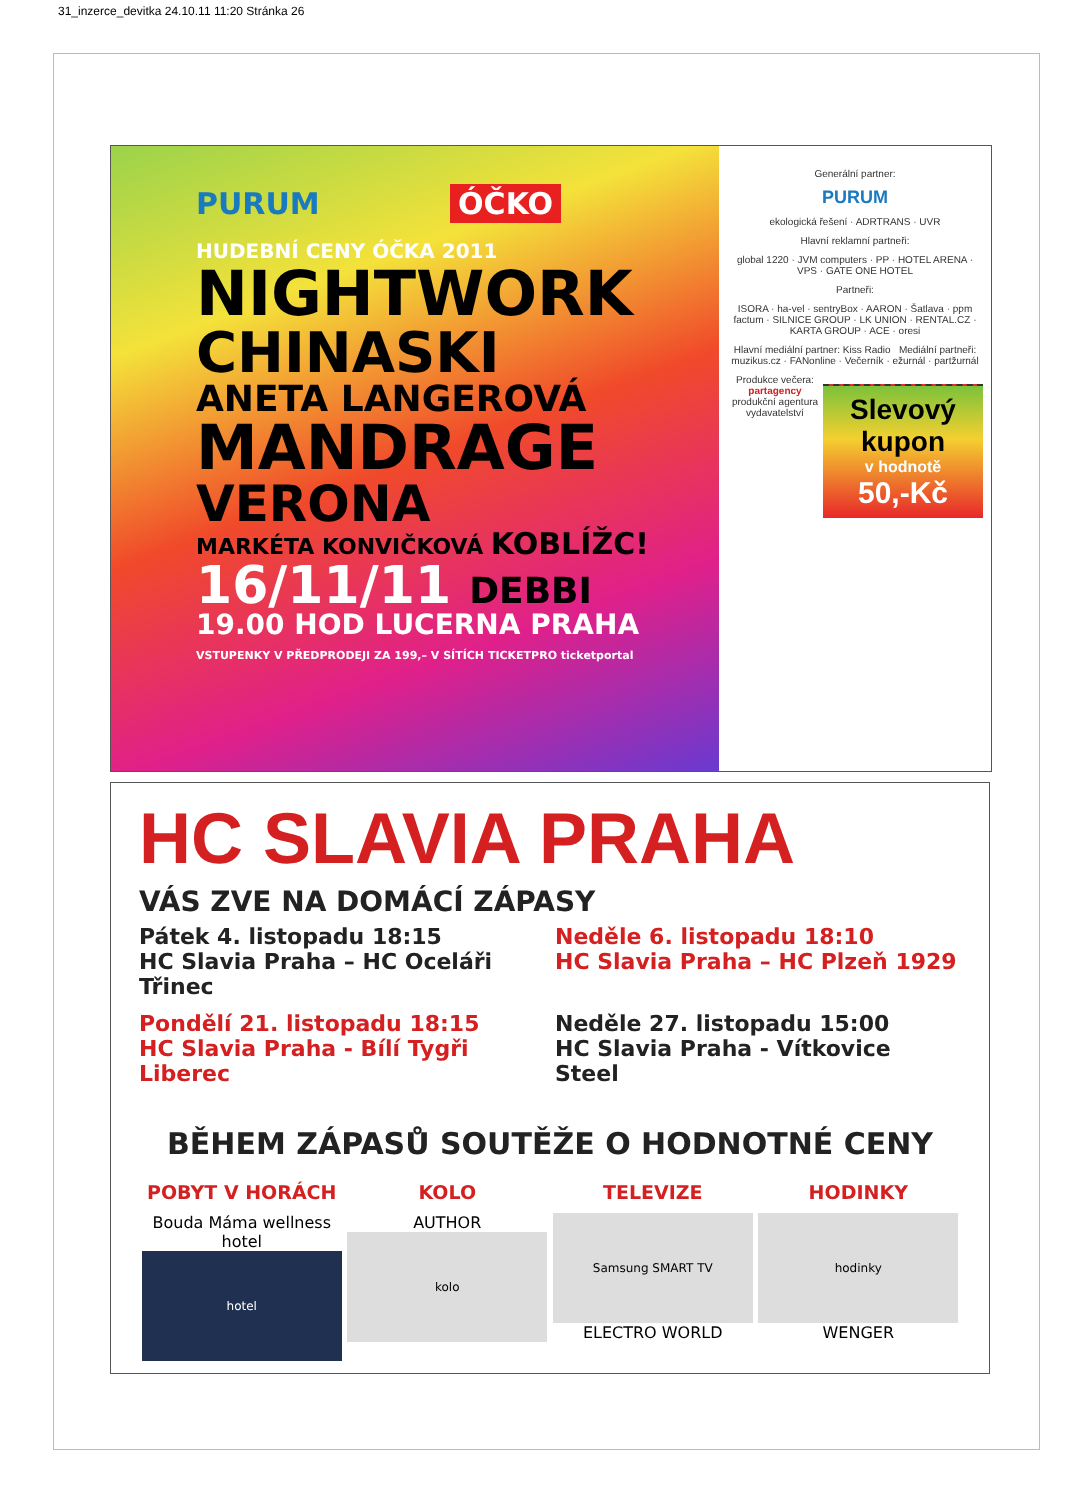31_inzerce_devitka 24.10.11 11:20 Stránka 26
PURUM ÓČKO
HUDEBNÍ CENY ÓČKA 2011
NIGHTWORK
CHINASKI
ANETA LANGEROVÁ
MANDRAGE
VERONA
MARKÉTA KONVIČKOVÁ KOBLÍŽC!
16/11/11 DEBBI
19.00 HOD LUCERNA PRAHA
VSTUPENKY V PŘEDPRODEJI ZA 199,– V SÍTÍCH TICKETPRO ticketportal
Generální partner:
PURUM
ekologická řešení · ADRTRANS · UVR
Hlavní reklamní partneři:
global 1220 · JVM computers · PP · HOTEL ARENA · VPS · GATE ONE HOTEL
Partneři:
ISORA · ha-vel · sentryBox · AARON · Šatlava · ppm factum · SILNICE GROUP · LK UNION · RENTAL.CZ · KARTA GROUP · ACE · oresi
Hlavní mediální partner: Kiss Radio Mediální partneři: muzikus.cz · FANonline · Večerník · ežurnál · partžurnál
Produkce večera:
partagency
produkční agentura vydavatelství
Slevový kupon
v hodnotě
50,-Kč
HC SLAVIA PRAHA
VÁS ZVE NA DOMÁCÍ ZÁPASY
Pátek 4. listopadu 18:15
HC Slavia Praha – HC Oceláři Třinec
Neděle 6. listopadu 18:10
HC Slavia Praha – HC Plzeň 1929
Pondělí 21. listopadu 18:15
HC Slavia Praha - Bílí Tygři Liberec
Neděle 27. listopadu 15:00
HC Slavia Praha - Vítkovice Steel
BĚHEM ZÁPASŮ SOUTĚŽE O HODNOTNÉ CENY
POBYT V HORÁCH
Bouda Máma wellness hotel
hotel
KOLO
AUTHOR
kolo
TELEVIZE
Samsung SMART TV
ELECTRO WORLD
HODINKY
hodinky
WENGER